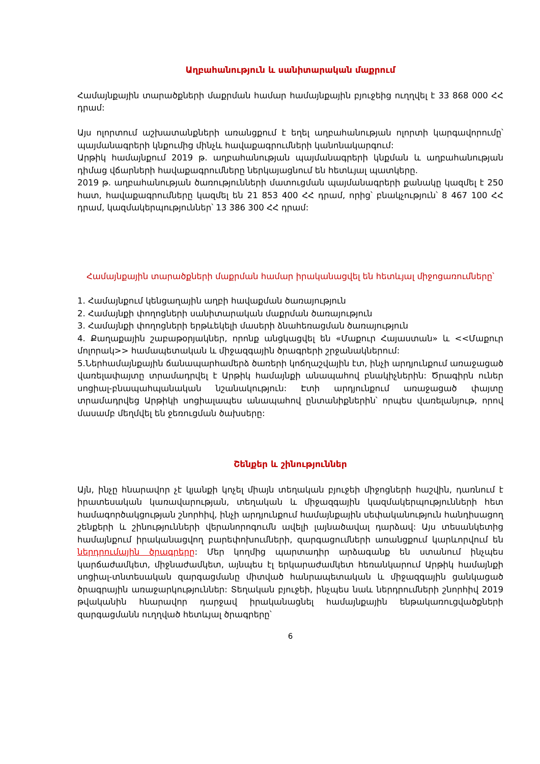Աղբահանություն և սանիտարական մաքրում
Համայնքային տարածքների մաքրման համար համայնքային բյուջեից ուղղվել է 33 868 000 ՀՀ դրամ:
Այս ոլորտում աշխատանքների առանցքում է եղել աղբահանության ոլորտի կարգավորումը՝ պայմանագրերի կնքումից մինչև հավաքագրումների կանոնակարգում:
Արթիկ համայնքում 2019 թ. աղբահանության պայմանագրերի կնքման և աղբահանության դիմաց վճարների հավաքագրումները ներկայացնում են հետևյալ պատկերը.
2019 թ. աղբահանության ծառությունների մատուցման պայմանագրերի քանակը կազմել է 250 հատ, հավաքագրումները կազմել են 21 853 400 ՀՀ դրամ, որից՝ բնակչություն՝ 8 467 100 ՀՀ դրամ, կազմակերպություններ՝ 13 386 300 ՀՀ դրամ:
Համայնքային տարածքների մաքրման համար իրականացվել են հետևյալ միջոցառումները՝
1. Համայնքում կենցաղային աղբի հավաքման ծառայություն
2. Համայնքի փողոցների սանիտարական մաքրման ծառայություն
3. Համայնքի փողոցների երթևեկելի մասերի ձնահեռացման ծառայություն
4. Քաղաքային շաբաթօրյակներ, որոնք անցկացվել են «Մաքուր Հայաստան» և <<Մաքուր մոլորակ>> համապետական և միջազգային ծրագրերի շրջանակներում:
5.Ներհամայնքային ճանապարհամերձ ծառերի կոճղաշվային էտ, ինչի արդյունքում առաջացած վառելափայտը տրամադրվել է Արթիկ համայնքի անապահով բնակիչներին: Ծրագիրն ուներ սոցիալ-բնապահպանական նշանակություն: Էտի արդյունքում առաջացած փայտը տրամադրվեց Արթիկի սոցիալապես անապահով ընտանիքներին՝ որպես վառելանյութ, որով մասամբ մեղմվել են ջեռուցման ծախսերը:
Շենքեր և շինություններ
Այն, ինչը հնարավոր չէ կյանքի կոչել միայն տեղական բյուջեի միջոցների հաշվին, դառնում է իրատեսական կառավարության, տեղական և միջազգային կազմակերպությունների հետ համագործակցության շնորհիվ, ինչի արդյունքում համայնքային սեփականություն հանդիսացող շենքերի և շինությունների վերանորոգումն ավելի լայնածավալ դարձավ: Այս տեսանկետից համայնքում իրականացվող բարեփոխումների, զարգացումների առանցքում կարևորվում են ներդրումային ծրագրերը: Մեր կողմից պարտադիր արձագանք են ստանում ինչպես կարճաժամկետ, միջնաժամկետ, այնպես էլ երկարաժամկետ հեռանկարում Արթիկ համայնքի սոցիալ-տնտեսական զարգացմանը միտված հանրապետական և միջազգային ցանկացած ծրագրային առաջարկություններ: Տեղական բյուջեի, ինչպես նաև ներդրումների շնորհիվ 2019 թվականին հնարավոր դարջավ իրականացնել համայնքային ենթակառուցվածքների զարգացմանն ուղղված հետևյալ ծրագրերը՝
6